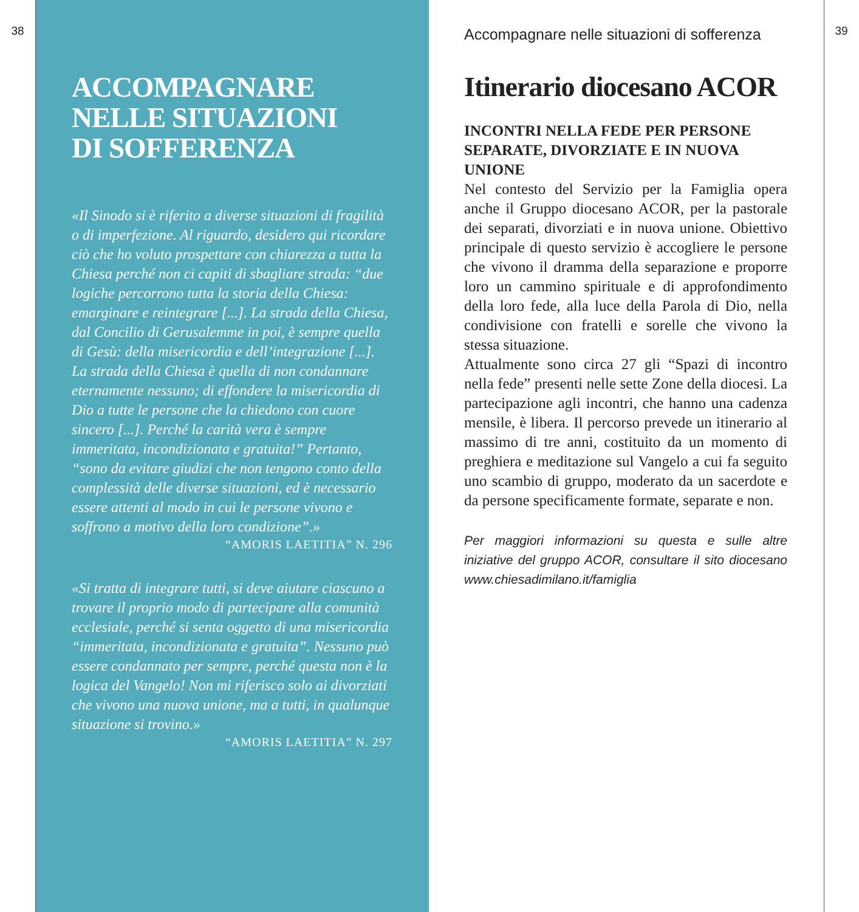38
ACCOMPAGNARE
NELLE SITUAZIONI
DI SOFFERENZA
«Il Sinodo si è riferito a diverse situazioni di fragilità o di imperfezione. Al riguardo, desidero qui ricordare ciò che ho voluto prospettare con chiarezza a tutta la Chiesa perché non ci capiti di sbagliare strada: “due logiche percorrono tutta la storia della Chiesa: emarginare e reintegrare [...]. La strada della Chiesa, dal Concilio di Gerusalemme in poi, è sempre quella di Gesù: della misericordia e dell’integrazione [...]. La strada della Chiesa è quella di non condannare eternamente nessuno; di effondere la misericordia di Dio a tutte le persone che la chiedono con cuore sincero [...]. Perché la carità vera è sempre immeritata, incondizionata e gratuita!” Pertanto, “sono da evitare giudizi che non tengono conto della complessità delle diverse situazioni, ed è necessario essere attenti al modo in cui le persone vivono e soffrono a motivo della loro condizione”.»
“AMORIS LAETITIA” N. 296
«Si tratta di integrare tutti, si deve aiutare ciascuno a trovare il proprio modo di partecipare alla comunità ecclesiale, perché si senta oggetto di una misericordia “immeritata, incondizionata e gratuita”. Nessuno può essere condannato per sempre, perché questa non è la logica del Vangelo! Non mi riferisco solo ai divorziati che vivono una nuova unione, ma a tutti, in qualunque situazione si trovino.»
“AMORIS LAETITIA” N. 297
Accompagnare nelle situazioni di sofferenza
Itinerario diocesano ACOR
INCONTRI NELLA FEDE PER PERSONE SEPARATE, DIVORZIATE E IN NUOVA UNIONE
Nel contesto del Servizio per la Famiglia opera anche il Gruppo diocesano ACOR, per la pastorale dei separati, divorziati e in nuova unione. Obiettivo principale di questo servizio è accogliere le persone che vivono il dramma della separazione e proporre loro un cammino spirituale e di approfondimento della loro fede, alla luce della Parola di Dio, nella condivisione con fratelli e sorelle che vivono la stessa situazione.
Attualmente sono circa 27 gli “Spazi di incontro nella fede” presenti nelle sette Zone della diocesi. La partecipazione agli incontri, che hanno una cadenza mensile, è libera. Il percorso prevede un itinerario al massimo di tre anni, costituito da un momento di preghiera e meditazione sul Vangelo a cui fa seguito uno scambio di gruppo, moderato da un sacerdote e da persone specificamente formate, separate e non.
Per maggiori informazioni su questa e sulle altre iniziative del gruppo ACOR, consultare il sito diocesano www.chiesadimilano.it/famiglia
39